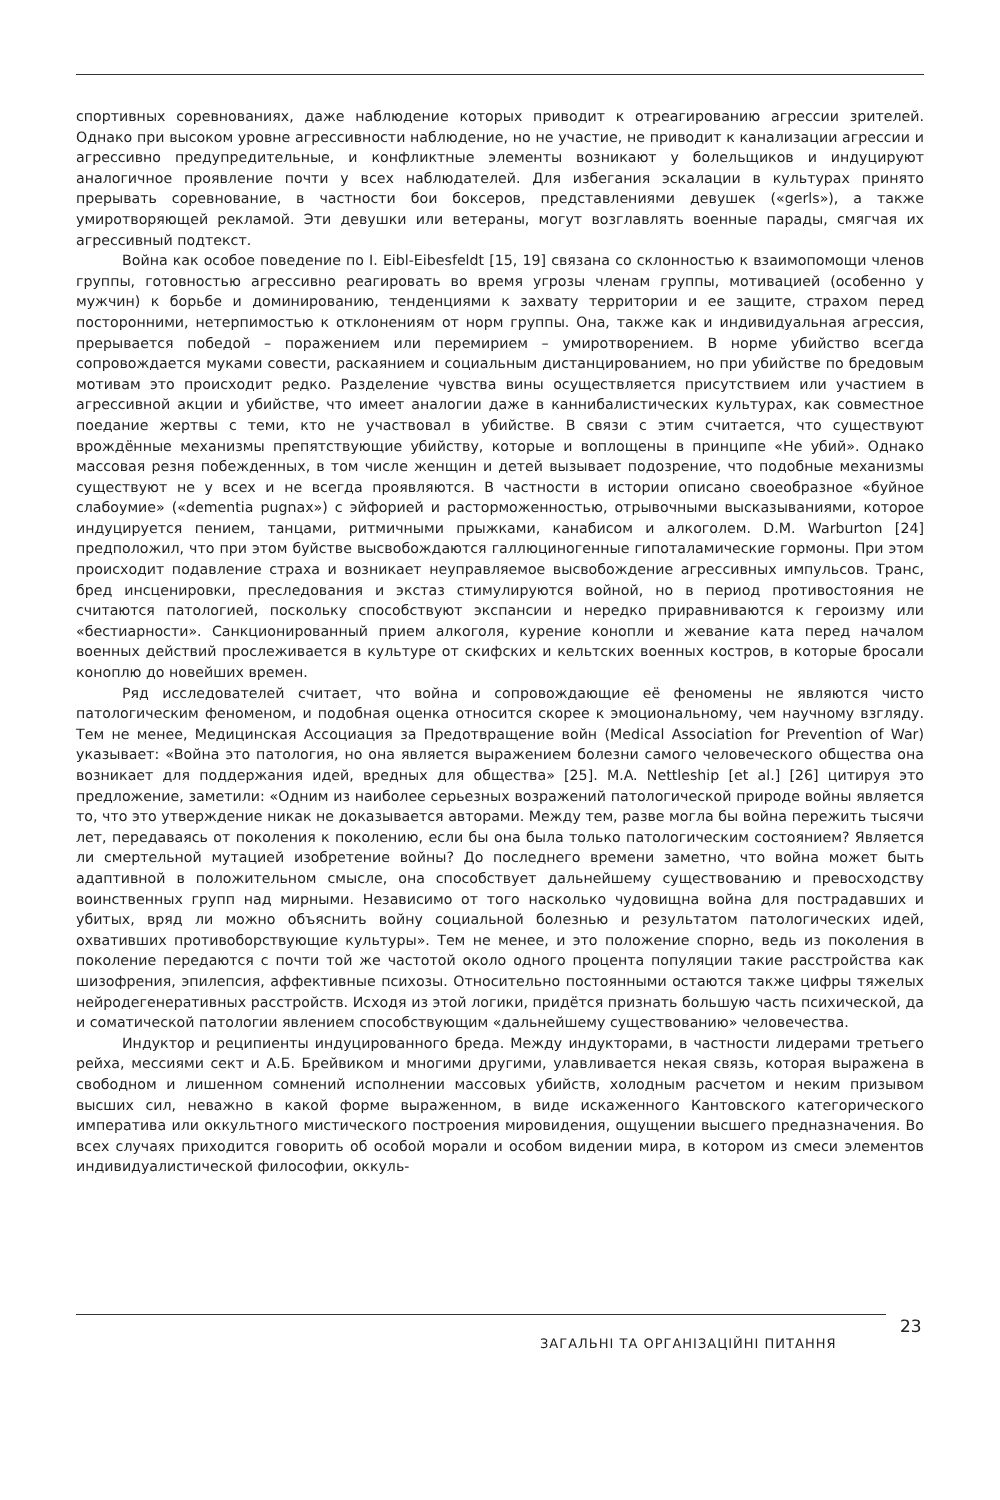спортивных соревнованиях, даже наблюдение которых приводит к отреагированию агрессии зрителей. Однако при высоком уровне агрессивности наблюдение, но не участие, не приводит к канализации агрессии и агрессивно предупредительные, и конфликтные элементы возникают у болельщиков и индуцируют аналогичное проявление почти у всех наблюдателей. Для избегания эскалации в культурах принято прерывать соревнование, в частности бои боксеров, представлениями девушек («gerls»), а также умиротворяющей рекламой. Эти девушки или ветераны, могут возглавлять военные парады, смягчая их агрессивный подтекст.
Война как особое поведение по I. Eibl-Eibesfeldt [15, 19] связана со склонностью к взаимопомощи членов группы, готовностью агрессивно реагировать во время угрозы членам группы, мотивацией (особенно у мужчин) к борьбе и доминированию, тенденциями к захвату территории и ее защите, страхом перед посторонними, нетерпимостью к отклонениям от норм группы. Она, также как и индивидуальная агрессия, прерывается победой – поражением или перемирием – умиротворением. В норме убийство всегда сопровождается муками совести, раскаянием и социальным дистанцированием, но при убийстве по бредовым мотивам это происходит редко. Разделение чувства вины осуществляется присутствием или участием в агрессивной акции и убийстве, что имеет аналогии даже в каннибалистических культурах, как совместное поедание жертвы с теми, кто не участвовал в убийстве. В связи с этим считается, что существуют врождённые механизмы препятствующие убийству, которые и воплощены в принципе «Не убий». Однако массовая резня побежденных, в том числе женщин и детей вызывает подозрение, что подобные механизмы существуют не у всех и не всегда проявляются. В частности в истории описано своеобразное «буйное слабоумие» («dementia pugnax») с эйфорией и расторможенностью, отрывочными высказываниями, которое индуцируется пением, танцами, ритмичными прыжками, канабисом и алкоголем. D.M. Warburton [24] предположил, что при этом буйстве высвобождаются галлюциногенные гипоталамические гормоны. При этом происходит подавление страха и возникает неуправляемое высвобождение агрессивных импульсов. Транс, бред инсценировки, преследования и экстаз стимулируются войной, но в период противостояния не считаются патологией, поскольку способствуют экспансии и нередко приравниваются к героизму или «бестиарности». Санкционированный прием алкоголя, курение конопли и жевание ката перед началом военных действий прослеживается в культуре от скифских и кельтских военных костров, в которые бросали коноплю до новейших времен.
Ряд исследователей считает, что война и сопровождающие её феномены не являются чисто патологическим феноменом, и подобная оценка относится скорее к эмоциональному, чем научному взгляду. Тем не менее, Медицинская Ассоциация за Предотвращение войн (Medical Association for Prevention of War) указывает: «Война это патология, но она является выражением болезни самого человеческого общества она возникает для поддержания идей, вредных для общества» [25]. M.A. Nettleship [et al.] [26] цитируя это предложение, заметили: «Одним из наиболее серьезных возражений патологической природе войны является то, что это утверждение никак не доказывается авторами. Между тем, разве могла бы война пережить тысячи лет, передаваясь от поколения к поколению, если бы она была только патологическим состоянием? Является ли смертельной мутацией изобретение войны? До последнего времени заметно, что война может быть адаптивной в положительном смысле, она способствует дальнейшему существованию и превосходству воинственных групп над мирными. Независимо от того насколько чудовищна война для пострадавших и убитых, вряд ли можно объяснить войну социальной болезнью и результатом патологических идей, охвативших противоборствующие культуры». Тем не менее, и это положение спорно, ведь из поколения в поколение передаются с почти той же частотой около одного процента популяции такие расстройства как шизофрения, эпилепсия, аффективные психозы. Относительно постоянными остаются также цифры тяжелых нейродегенеративных расстройств. Исходя из этой логики, придётся признать большую часть психической, да и соматической патологии явлением способствующим «дальнейшему существованию» человечества.
Индуктор и реципиенты индуцированного бреда. Между индукторами, в частности лидерами третьего рейха, мессиями сект и А.Б. Брейвиком и многими другими, улавливается некая связь, которая выражена в свободном и лишенном сомнений исполнении массовых убийств, холодным расчетом и неким призывом высших сил, неважно в какой форме выраженном, в виде искаженного Кантовского категорического императива или оккультного мистического построения мировидения, ощущении высшего предназначения. Во всех случаях приходится говорить об особой морали и особом видении мира, в котором из смеси элементов индивидуалистической философии, оккуль-
ЗАГАЛЬНІ ТА ОРГАНІЗАЦІЙНІ ПИТАННЯ
23